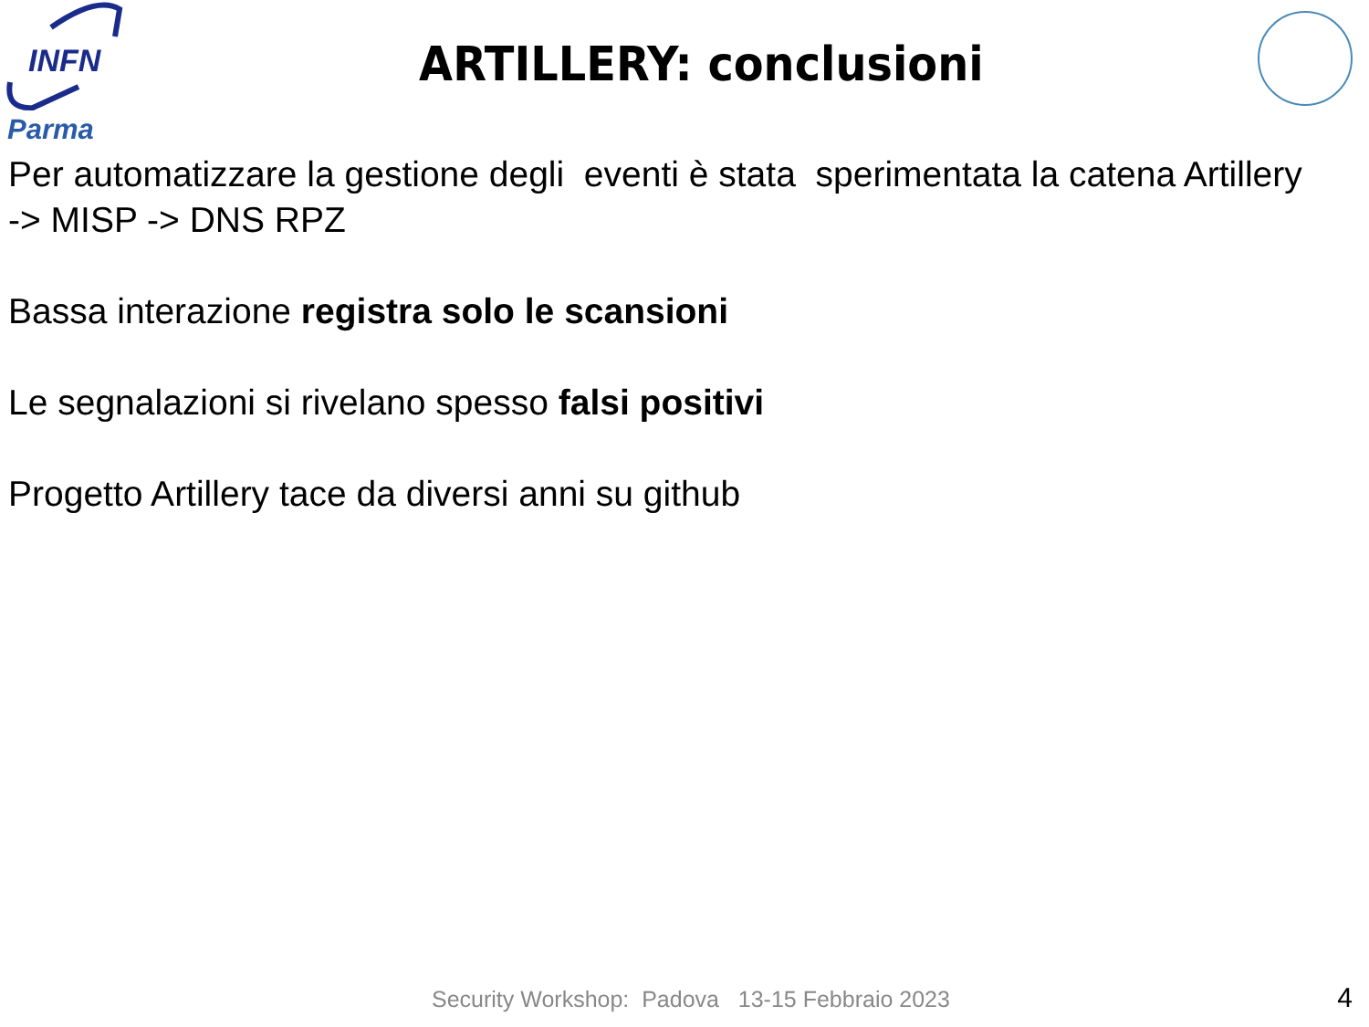INFN
Parma
ARTILLERY: conclusioni
Per automatizzare la gestione degli eventi è stata sperimentata la catena Artillery -> MISP -> DNS RPZ
Bassa interazione registra solo le scansioni
Le segnalazioni si rivelano spesso falsi positivi
Progetto Artillery tace da diversi anni su github
Security Workshop: Padova 13-15 Febbraio 2023 4